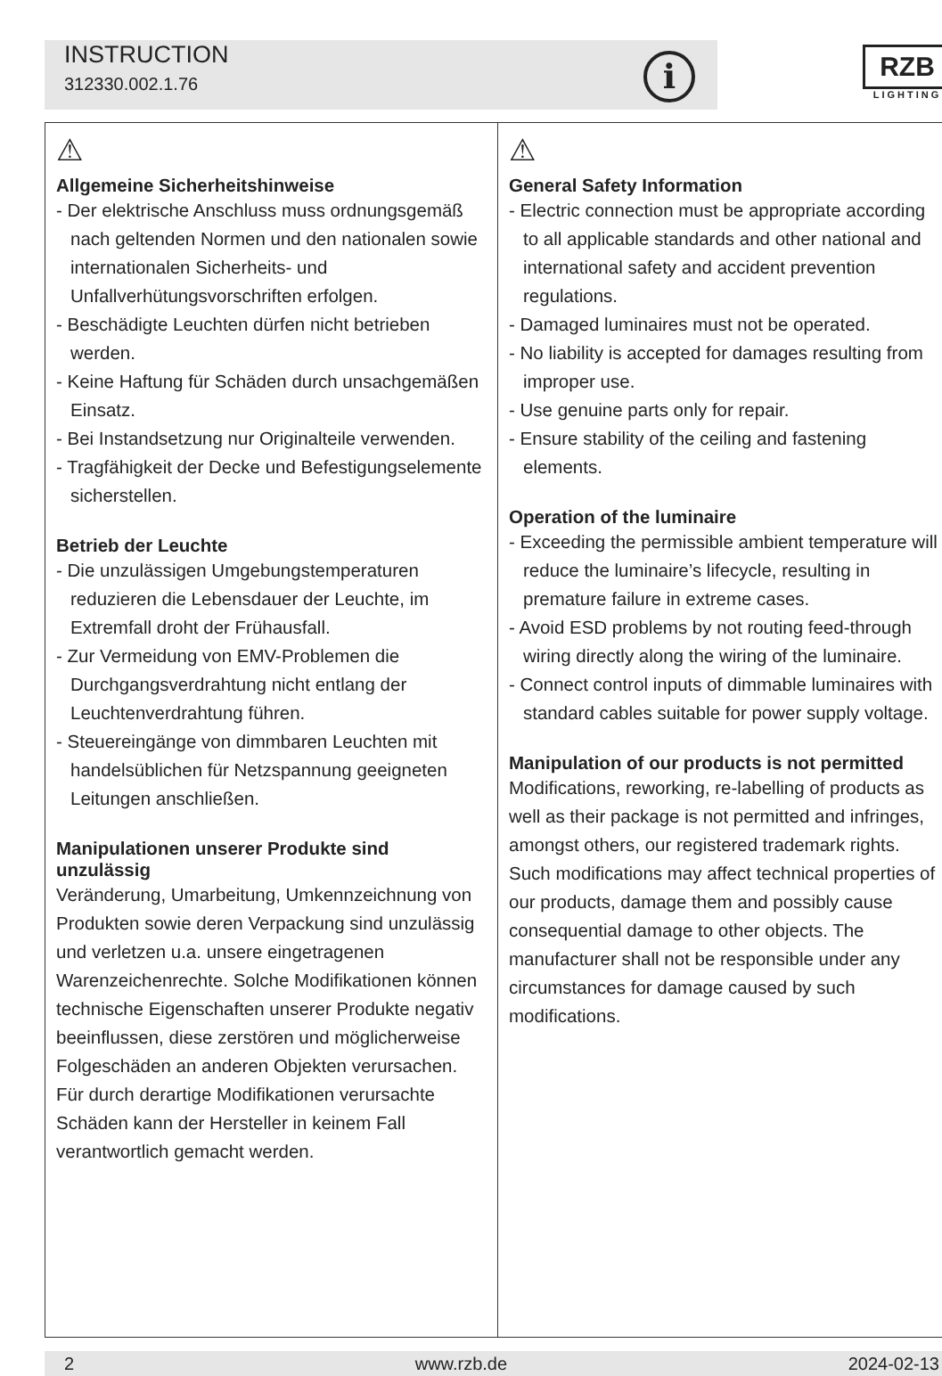INSTRUCTION
312330.002.1.76
i
RZB
LIGHTING
⚠
Allgemeine Sicherheitshinweise
- Der elektrische Anschluss muss ordnungsgemäß nach geltenden Normen und den nationalen sowie internationalen Sicherheits- und Unfallverhütungsvorschriften erfolgen.
- Beschädigte Leuchten dürfen nicht betrieben werden.
- Keine Haftung für Schäden durch unsachgemäßen Einsatz.
- Bei Instandsetzung nur Originalteile verwenden.
- Tragfähigkeit der Decke und Befestigungselemente sicherstellen.
Betrieb der Leuchte
- Die unzulässigen Umgebungstemperaturen reduzieren die Lebensdauer der Leuchte, im Extremfall droht der Frühausfall.
- Zur Vermeidung von EMV-Problemen die Durchgangsverdrahtung nicht entlang der Leuchtenverdrahtung führen.
- Steuereingänge von dimmbaren Leuchten mit handelsüblichen für Netzspannung geeigneten Leitungen anschließen.
Manipulationen unserer Produkte sind unzulässig
Veränderung, Umarbeitung, Umkennzeichnung von Produkten sowie deren Verpackung sind unzulässig und verletzen u.a. unsere eingetragenen Warenzeichenrechte. Solche Modifikationen können technische Eigenschaften unserer Produkte negativ beeinflussen, diese zerstören und möglicherweise Folgeschäden an anderen Objekten verursachen. Für durch derartige Modifikationen verursachte Schäden kann der Hersteller in keinem Fall verantwortlich gemacht werden.
⚠
General Safety Information
- Electric connection must be appropriate according to all applicable standards and other national and international safety and accident prevention regulations.
- Damaged luminaires must not be operated.
- No liability is accepted for damages resulting from improper use.
- Use genuine parts only for repair.
- Ensure stability of the ceiling and fastening elements.
Operation of the luminaire
- Exceeding the permissible ambient temperature will reduce the luminaire’s lifecycle, resulting in premature failure in extreme cases.
- Avoid ESD problems by not routing feed-through wiring directly along the wiring of the luminaire.
- Connect control inputs of dimmable luminaires with standard cables suitable for power supply voltage.
Manipulation of our products is not permitted
Modifications, reworking, re-labelling of products as well as their package is not permitted and infringes, amongst others, our registered trademark rights. Such modifications may affect technical properties of our products, damage them and possibly cause consequential damage to other objects. The manufacturer shall not be responsible under any circumstances for damage caused by such modifications.
2 www.rzb.de 2024-02-13